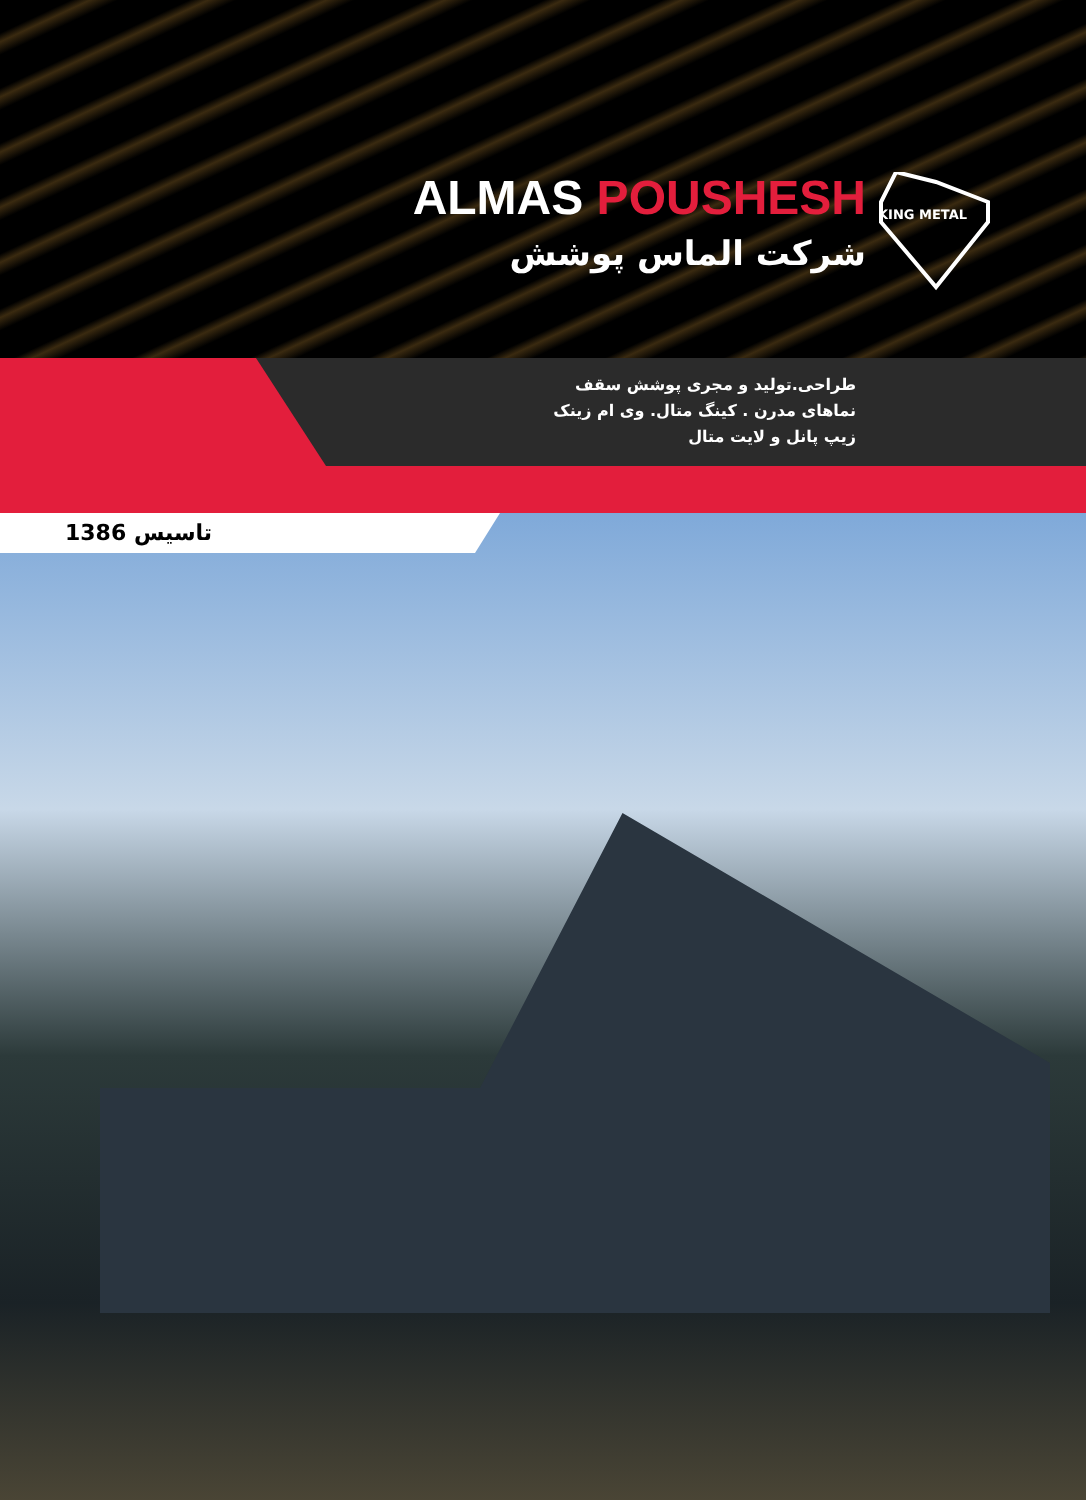ALMAS POUSHESH
شرکت الماس پوشش
KING METAL
طراحی.تولید و مجری پوشش سقف
نماهای مدرن . کینگ متال. وی ام زینک
زیپ پانل و لایت متال
1386 تاسیس